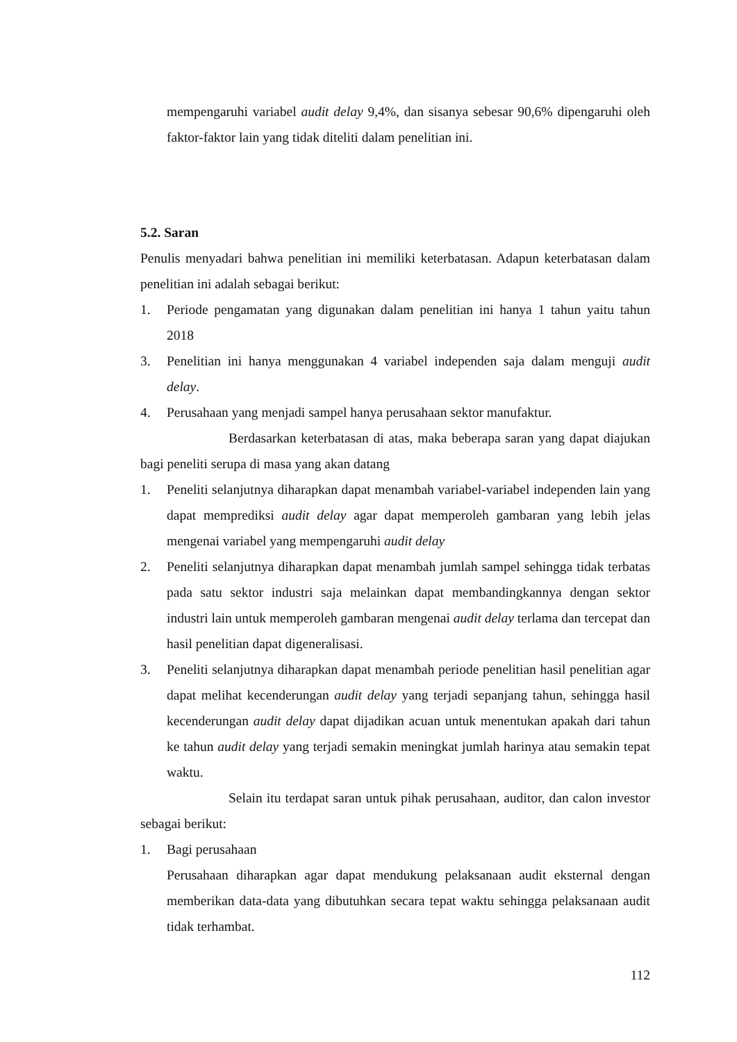mempengaruhi variabel audit delay 9,4%, dan sisanya sebesar 90,6% dipengaruhi oleh faktor-faktor lain yang tidak diteliti dalam penelitian ini.
5.2. Saran
Penulis menyadari bahwa penelitian ini memiliki keterbatasan. Adapun keterbatasan dalam penelitian ini adalah sebagai berikut:
1. Periode pengamatan yang digunakan dalam penelitian ini hanya 1 tahun yaitu tahun 2018
3. Penelitian ini hanya menggunakan 4 variabel independen saja dalam menguji audit delay.
4. Perusahaan yang menjadi sampel hanya perusahaan sektor manufaktur.
Berdasarkan keterbatasan di atas, maka beberapa saran yang dapat diajukan bagi peneliti serupa di masa yang akan datang
1. Peneliti selanjutnya diharapkan dapat menambah variabel-variabel independen lain yang dapat memprediksi audit delay agar dapat memperoleh gambaran yang lebih jelas mengenai variabel yang mempengaruhi audit delay
2. Peneliti selanjutnya diharapkan dapat menambah jumlah sampel sehingga tidak terbatas pada satu sektor industri saja melainkan dapat membandingkannya dengan sektor industri lain untuk memperoleh gambaran mengenai audit delay terlama dan tercepat dan hasil penelitian dapat digeneralisasi.
3. Peneliti selanjutnya diharapkan dapat menambah periode penelitian hasil penelitian agar dapat melihat kecenderungan audit delay yang terjadi sepanjang tahun, sehingga hasil kecenderungan audit delay dapat dijadikan acuan untuk menentukan apakah dari tahun ke tahun audit delay yang terjadi semakin meningkat jumlah harinya atau semakin tepat waktu.
Selain itu terdapat saran untuk pihak perusahaan, auditor, dan calon investor sebagai berikut:
1. Bagi perusahaan
Perusahaan diharapkan agar dapat mendukung pelaksanaan audit eksternal dengan memberikan data-data yang dibutuhkan secara tepat waktu sehingga pelaksanaan audit tidak terhambat.
112